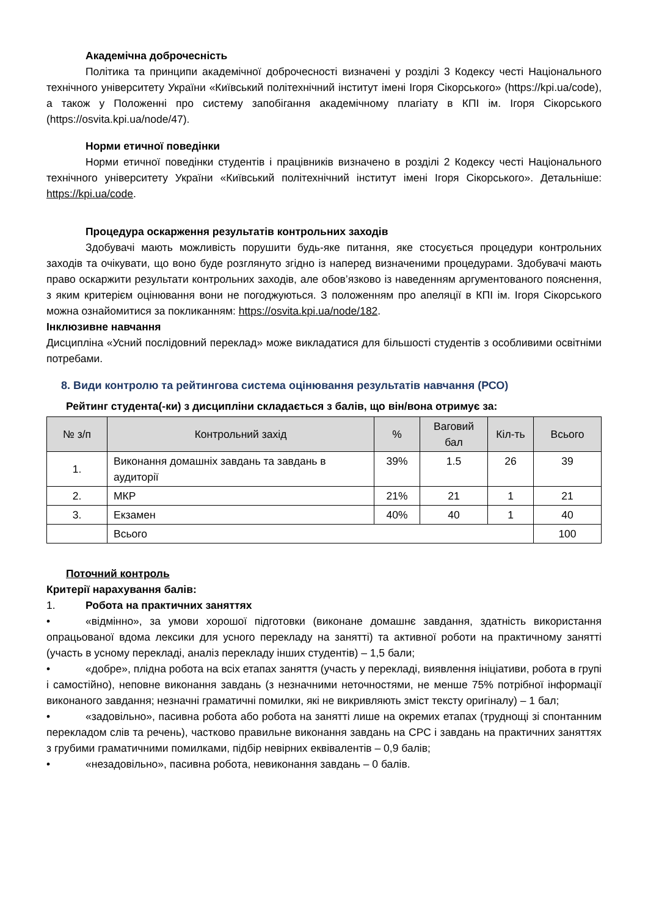Академічна доброчесність
Політика та принципи академічної доброчесності визначені у розділі 3 Кодексу честі Національного технічного університету України «Київський політехнічний інститут імені Ігоря Сікорського» (https://kpi.ua/code), а також у Положенні про систему запобігання академічному плагіату в КПІ ім. Ігоря Сікорського (https://osvita.kpi.ua/node/47).
Норми етичної поведінки
Норми етичної поведінки студентів і працівників визначено в розділі 2 Кодексу честі Національного технічного університету України «Київський політехнічний інститут імені Ігоря Сікорського». Детальніше: https://kpi.ua/code.
Процедура оскарження результатів контрольних заходів
Здобувачі мають можливість порушити будь-яке питання, яке стосується процедури контрольних заходів та очікувати, що воно буде розглянуто згідно із наперед визначеними процедурами. Здобувачі мають право оскаржити результати контрольних заходів, але обов’язково із наведенням аргументованого пояснення, з яким критерієм оцінювання вони не погоджуються. З положенням про апеляції в КПІ ім. Ігоря Сікорського можна ознайомитися за покликанням: https://osvita.kpi.ua/node/182.
Інклюзивне навчання
Дисципліна «Усний послідовний переклад» може викладатися для більшості студентів з особливими освітніми потребами.
8. Види контролю та рейтингова система оцінювання результатів навчання (РСО)
Рейтинг студента(-ки) з дисципліни складається з балів, що він/вона отримує за:
| № з/п | Контрольний захід | % | Ваговий бал | Кіл-ть | Всього |
| --- | --- | --- | --- | --- | --- |
| 1. | Виконання домашніх завдань та завдань в аудиторії | 39% | 1.5 | 26 | 39 |
| 2. | МКР | 21% | 21 | 1 | 21 |
| 3. | Екзамен | 40% | 40 | 1 | 40 |
| | Всього | | | | 100 |
Поточний контроль
Критерії нарахування балів:
1. Робота на практичних заняттях
• «відмінно», за умови хорошої підготовки (виконане домашнє завдання, здатність використання опрацьованої вдома лексики для усного перекладу на занятті) та активної роботи на практичному занятті (участь в усному перекладі, аналіз перекладу інших студентів) – 1,5 бали;
• «добре», плідна робота на всіх етапах заняття (участь у перекладі, виявлення ініціативи, робота в групі і самостійно), неповне виконання завдань (з незначними неточностями, не менше 75% потрібної інформації виконаного завдання; незначні граматичні помилки, які не викривляють зміст тексту оригіналу) – 1 бал;
• «задовільно», пасивна робота або робота на занятті лише на окремих етапах (труднощі зі спонтанним перекладом слів та речень), частково правильне виконання завдань на СРС і завдань на практичних заняттях з грубими граматичними помилками, підбір невірних еквівалентів – 0,9 балів;
• «незадовільно», пасивна робота, невиконання завдань – 0 балів.